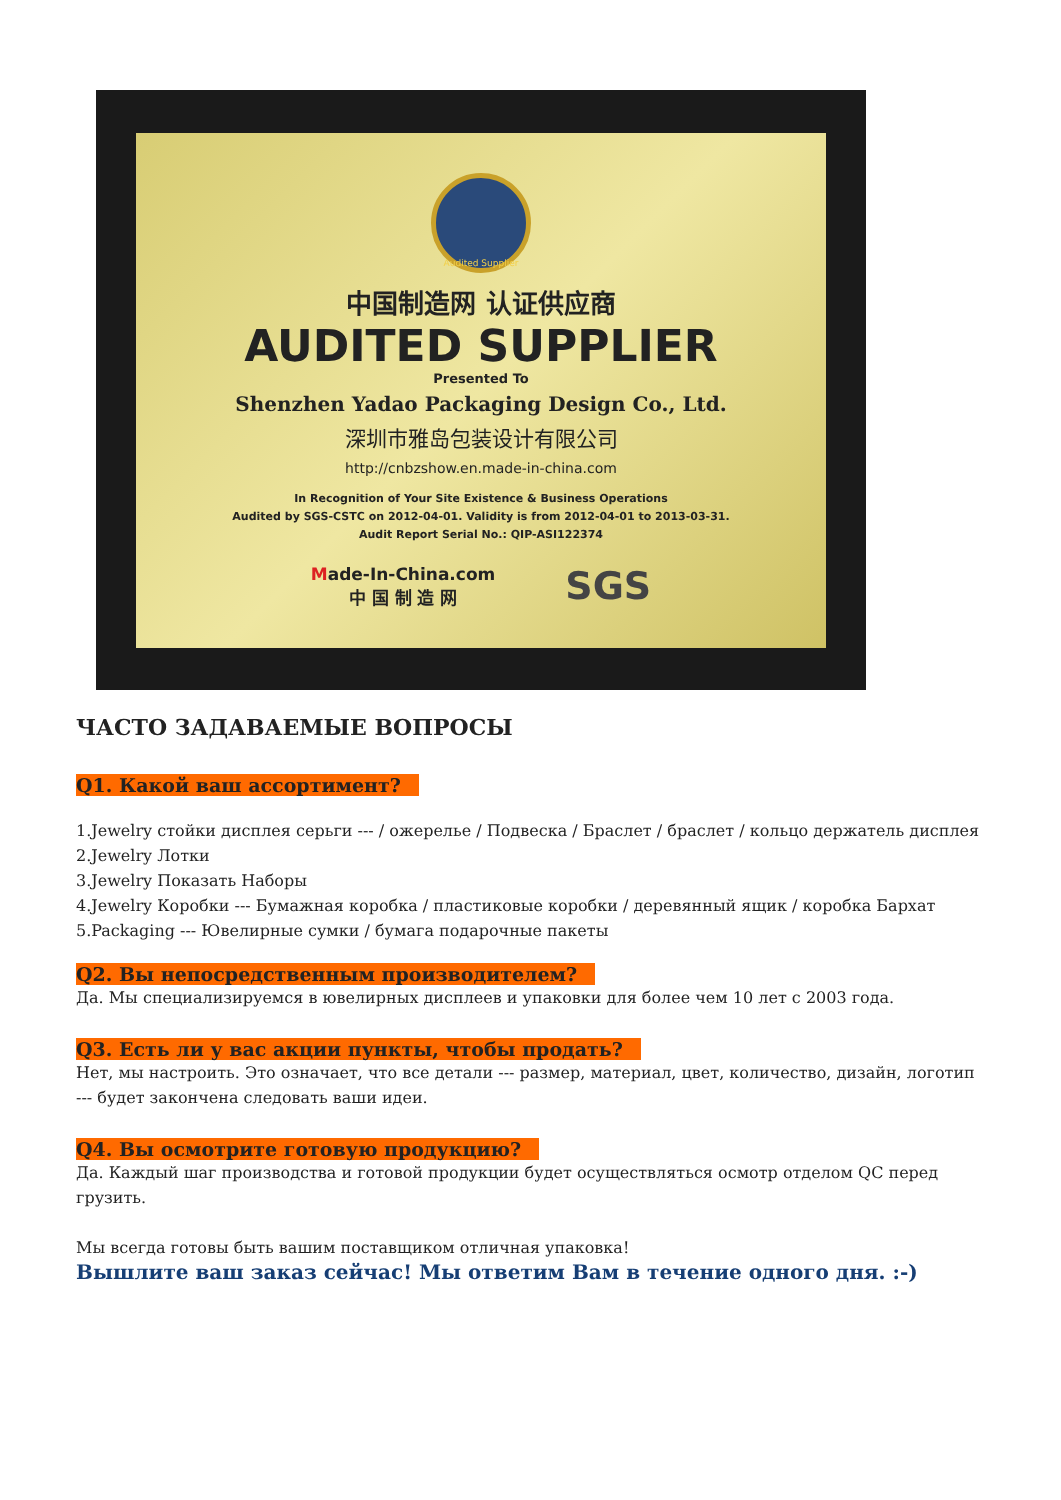Audited Supplier
中国制造网 认证供应商
AUDITED SUPPLIER
Presented To
Shenzhen Yadao Packaging Design Co., Ltd.
深圳市雅岛包装设计有限公司
http://cnbzshow.en.made-in-china.com
In Recognition of Your Site Existence & Business Operations
Audited by SGS-CSTC on 2012-04-01. Validity is from 2012-04-01 to 2013-03-31.
Audit Report Serial No.: QIP-ASI122374
Made-In-China.com
中 国 制 造 网
SGS
ЧАСТО ЗАДАВАЕМЫЕ ВОПРОСЫ
Q1. Какой ваш ассортимент?
1.Jewelry стойки дисплея серьги --- / ожерелье / Подвеска / Браслет / браслет / кольцо держатель дисплея
2.Jewelry Лотки
3.Jewelry Показать Наборы
4.Jewelry Коробки --- Бумажная коробка / пластиковые коробки / деревянный ящик / коробка Бархат
5.Packaging --- Ювелирные сумки / бумага подарочные пакеты
Q2. Вы непосредственным производителем?
Да. Мы специализируемся в ювелирных дисплеев и упаковки для более чем 10 лет с 2003 года.
Q3. Есть ли у вас акции пункты, чтобы продать?
Нет, мы настроить. Это означает, что все детали --- размер, материал, цвет, количество, дизайн, логотип --- будет закончена следовать ваши идеи.
Q4. Вы осмотрите готовую продукцию?
Да. Каждый шаг производства и готовой продукции будет осуществляться осмотр отделом QC перед грузить.
Мы всегда готовы быть вашим поставщиком отличная упаковка!
Вышлите ваш заказ сейчас! Мы ответим Вам в течение одного дня. :-)